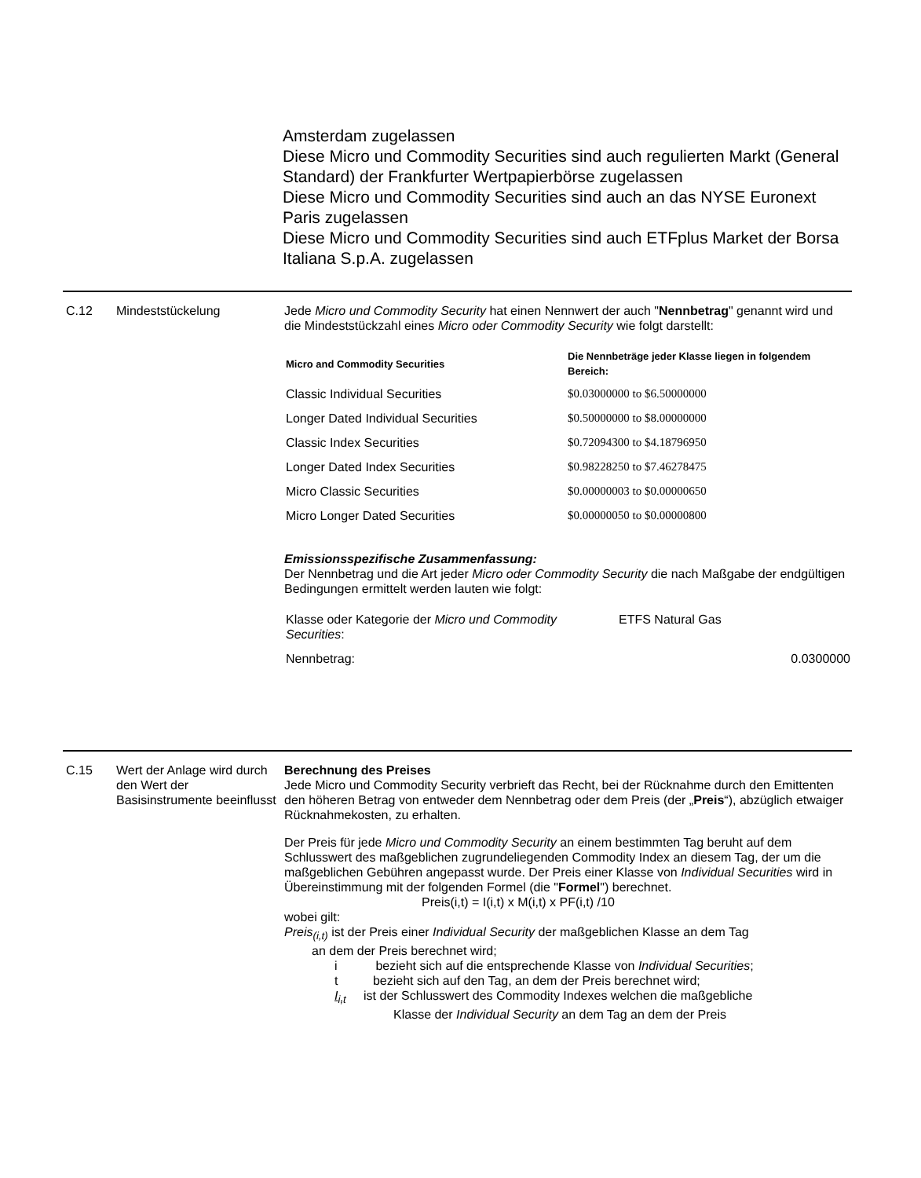Amsterdam zugelassen
Diese Micro und Commodity Securities sind auch regulierten Markt (General Standard) der Frankfurter Wertpapierbörse zugelassen
Diese Micro und Commodity Securities sind auch an das NYSE Euronext Paris zugelassen
Diese Micro und Commodity Securities sind auch ETFplus Market der Borsa Italiana S.p.A. zugelassen
C.12 Mindeststückelung Jede Micro und Commodity Security hat einen Nennwert der auch "Nennbetrag" genannt wird und die Mindeststückzahl eines Micro oder Commodity Security wie folgt darstellt:
| Micro and Commodity Securities | Die Nennbeträge jeder Klasse liegen in folgendem Bereich: |
| --- | --- |
| Classic Individual Securities | $0.03000000 to $6.50000000 |
| Longer Dated Individual Securities | $0.50000000 to $8.00000000 |
| Classic Index Securities | $0.72094300 to $4.18796950 |
| Longer Dated Index Securities | $0.98228250 to $7.46278475 |
| Micro Classic Securities | $0.00000003 to $0.00000650 |
| Micro Longer Dated Securities | $0.00000050 to $0.00000800 |
Emissionsspezifische Zusammenfassung:
Der Nennbetrag und die Art jeder Micro oder Commodity Security die nach Maßgabe der endgültigen Bedingungen ermittelt werden lauten wie folgt:
| Klasse oder Kategorie der Micro und Commodity Securities : | ETFS Natural Gas |
| Nennbetrag: | 0.0300000 |
C.15 Wert der Anlage wird durch den Wert der Basisinstrumente beeinflusst
Berechnung des Preises
Jede Micro und Commodity Security verbrieft das Recht, bei der Rücknahme durch den Emittenten den höheren Betrag von entweder dem Nennbetrag oder dem Preis (der „Preis“), abzüglich etwaiger Rücknahmekosten, zu erhalten.
Der Preis für jede Micro und Commodity Security an einem bestimmten Tag beruht auf dem Schlusswert des maßgeblichen zugrundeliegenden Commodity Index an diesem Tag, der um die maßgeblichen Gebühren angepasst wurde. Der Preis einer Klasse von Individual Securities wird in Übereinstimmung mit der folgenden Formel (die "Formel") berechnet.
Preis(i,t) = I(i,t) x M(i,t) x PF(i,t) /10
wobei gilt:
Preis<sub>(i,t)</sub> ist der Preis einer Individual Security der maßgeblichen Klasse an dem Tag
an dem der Preis berechnet wird;
i bezieht sich auf die entsprechende Klasse von Individual Securities;
t bezieht sich auf den Tag, an dem der Preis berechnet wird;
I<sub>i,t</sub> ist der Schlusswert des Commodity Indexes welchen die maßgebliche
Klasse der Individual Security an dem Tag an dem der Preis